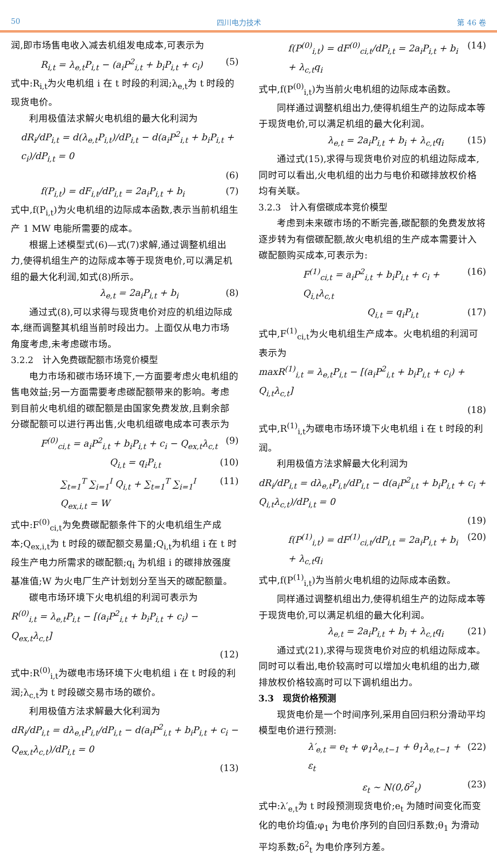50 四川电力技术 第 46 卷
润,即市场售电收入减去机组发电成本,可表示为
R<sub>i,t</sub> = λ<sub>e,t</sub>P<sub>i,t</sub> − (a<sub>i</sub>P<sup>2</sup><sub>i,t</sub> + b<sub>i</sub>P<sub>i,t</sub> + c<sub>i</sub>) (5)
式中:R<sub>i,t</sub>为火电机组 i 在 t 时段的利润;λ<sub>e,t</sub>为 t 时段的现货电价。
利用极值法求解火电机组的最大化利润为
dR<sub>i</sub>/dP<sub>i,t</sub> = d(λ<sub>e,t</sub>P<sub>i,t</sub>)/dP<sub>i,t</sub> − d(a<sub>i</sub>P<sup>2</sup><sub>i,t</sub> + b<sub>i</sub>P<sub>i,t</sub> + c<sub>i</sub>)/dP<sub>i,t</sub> = 0
(6)
f(P<sub>i,t</sub>) = dF<sub>i,t</sub>/dP<sub>i,t</sub> = 2a<sub>i</sub>P<sub>i,t</sub> + b<sub>i</sub> (7)
式中,f(P<sub>i,t</sub>)为火电机组的边际成本函数,表示当前机组生产 1 MW 电能所需要的成本。
根据上述模型式(6)—式(7)求解,通过调整机组出力,使得机组生产的边际成本等于现货电价,可以满足机组的最大化利润,如式(8)所示。
λ<sub>e,t</sub> = 2a<sub>i</sub>P<sub>i,t</sub> + b<sub>i</sub> (8)
通过式(8),可以求得与现货电价对应的机组边际成本,继而调整其机组当前时段出力。上面仅从电力市场角度考虑,未考虑碳市场。
3.2.2　计入免费碳配额市场竞价模型
电力市场和碳市场环境下,一方面要考虑火电机组的售电效益;另一方面需要考虑碳配额带来的影响。考虑到目前火电机组的碳配额是由国家免费发放,且剩余部分碳配额可以进行再出售,火电机组碳电成本可表示为
F<sup>(0)</sup><sub>ci,t</sub> = a<sub>i</sub>P<sup>2</sup><sub>i,t</sub> + b<sub>i</sub>P<sub>i,t</sub> + c<sub>i</sub> − Q<sub>ex,t</sub>λ<sub>c,t</sub> (9)
Q<sub>i,t</sub> = q<sub>i</sub>P<sub>i,t</sub> (10)
∑<sub>t=1</sub><sup>T</sup> ∑<sub>i=1</sub><sup>I</sup> Q<sub>i,t</sub> + ∑<sub>t=1</sub><sup>T</sup> ∑<sub>i=1</sub><sup>I</sup> Q<sub>ex,i,t</sub> = W (11)
式中:F<sup>(0)</sup><sub>ci,t</sub>为免费碳配额条件下的火电机组生产成本;Q<sub>ex,i,t</sub>为 t 时段的碳配额交易量;Q<sub>i,t</sub>为机组 i 在 t 时段生产电力所需求的碳配额;q<sub>i</sub> 为机组 i 的碳排放强度基准值;W 为火电厂生产计划划分至当天的碳配额量。
碳电市场环境下火电机组的利润可表示为
R<sup>(0)</sup><sub>i,t</sub> = λ<sub>e,t</sub>P<sub>i,t</sub> − [(a<sub>i</sub>P<sup>2</sup><sub>i,t</sub> + b<sub>i</sub>P<sub>i,t</sub> + c<sub>i</sub>) − Q<sub>ex,t</sub>λ<sub>c,t</sub>]
(12)
式中:R<sup>(0)</sup><sub>i,t</sub>为碳电市场环境下火电机组 i 在 t 时段的利润;λ<sub>c,t</sub>为 t 时段碳交易市场的碳价。
利用极值方法求解最大化利润为
dR<sub>i</sub>/dP<sub>i,t</sub> = dλ<sub>e,t</sub>P<sub>i,t</sub>/dP<sub>i,t</sub> − d(a<sub>i</sub>P<sup>2</sup><sub>i,t</sub> + b<sub>i</sub>P<sub>i,t</sub> + c<sub>i</sub> − Q<sub>ex,t</sub>λ<sub>c,t</sub>)/dP<sub>i,t</sub> = 0
(13)
f(P<sup>(0)</sup><sub>i,t</sub>) = dF<sup>(0)</sup><sub>ci,t</sub>/dP<sub>i,t</sub> = 2a<sub>i</sub>P<sub>i,t</sub> + b<sub>i</sub> + λ<sub>c,t</sub>q<sub>i</sub> (14)
式中,f(P<sup>(0)</sup><sub>i,t</sub>)为当前火电机组的边际成本函数。
同样通过调整机组出力,使得机组生产的边际成本等于现货电价,可以满足机组的最大化利润。
λ<sub>e,t</sub> = 2a<sub>i</sub>P<sub>i,t</sub> + b<sub>i</sub> + λ<sub>c,t</sub>q<sub>i</sub> (15)
通过式(15),求得与现货电价对应的机组边际成本,同时可以看出,火电机组的出力与电价和碳排放权价格均有关联。
3.2.3　计入有偿碳成本竞价模型
考虑到未来碳市场的不断完善,碳配额的免费发放将逐步转为有偿碳配额,故火电机组的生产成本需要计入碳配额购买成本,可表示为:
F<sup>(1)</sup><sub>ci,t</sub> = a<sub>i</sub>P<sup>2</sup><sub>i,t</sub> + b<sub>i</sub>P<sub>i,t</sub> + c<sub>i</sub> + Q<sub>i,t</sub>λ<sub>c,t</sub> (16)
Q<sub>i,t</sub> = q<sub>i</sub>P<sub>i,t</sub> (17)
式中,F<sup>(1)</sup><sub>ci,t</sub>为火电机组生产成本。火电机组的利润可表示为
maxR<sup>(1)</sup><sub>i,t</sub> = λ<sub>e,t</sub>P<sub>i,t</sub> − [(a<sub>i</sub>P<sup>2</sup><sub>i,t</sub> + b<sub>i</sub>P<sub>i,t</sub> + c<sub>i</sub>) + Q<sub>i,t</sub>λ<sub>c,t</sub>]
(18)
式中,R<sup>(1)</sup><sub>i,t</sub>为碳电市场环境下火电机组 i 在 t 时段的利润。
利用极值方法求解最大化利润为
dR<sub>i</sub>/dP<sub>i,t</sub> = dλ<sub>e,t</sub>P<sub>i,t</sub>/dP<sub>i,t</sub> − d(a<sub>i</sub>P<sup>2</sup><sub>i,t</sub> + b<sub>i</sub>P<sub>i,t</sub> + c<sub>i</sub> + Q<sub>i,t</sub>λ<sub>c,t</sub>)/dP<sub>i,t</sub> = 0
(19)
f(P<sup>(1)</sup><sub>i,t</sub>) = dF<sup>(1)</sup><sub>ci,t</sub>/dP<sub>i,t</sub> = 2a<sub>i</sub>P<sub>i,t</sub> + b<sub>i</sub> + λ<sub>c,t</sub>q<sub>i</sub> (20)
式中,f(P<sup>(1)</sup><sub>i,t</sub>)为当前火电机组的边际成本函数。
同样通过调整机组出力,使得机组生产的边际成本等于现货电价,可以满足机组的最大化利润。
λ<sub>e,t</sub> = 2a<sub>i</sub>P<sub>i,t</sub> + b<sub>i</sub> + λ<sub>c,t</sub>q<sub>i</sub> (21)
通过式(21),求得与现货电价对应的机组边际成本。同时可以看出,电价较高时可以增加火电机组的出力,碳排放权价格较高时可以下调机组出力。
3.3　现货价格预测
现货电价是一个时间序列,采用自回归积分滑动平均模型电价进行预测:
λ′<sub>e,t</sub> = e<sub>t</sub> + φ<sub>1</sub>λ<sub>e,t−1</sub> + θ<sub>1</sub>λ<sub>e,t−1</sub> + ε<sub>t</sub> (22)
ε<sub>t</sub> ~ N(0,δ<sup>2</sup><sub>t</sub>) (23)
式中:λ′<sub>e,t</sub>为 t 时段预测现货电价;e<sub>t</sub> 为随时间变化而变化的电价均值;φ<sub>1</sub> 为电价序列的自回归系数;θ<sub>1</sub> 为滑动平均系数;δ<sup>2</sup><sub>t</sub> 为电价序列方差。